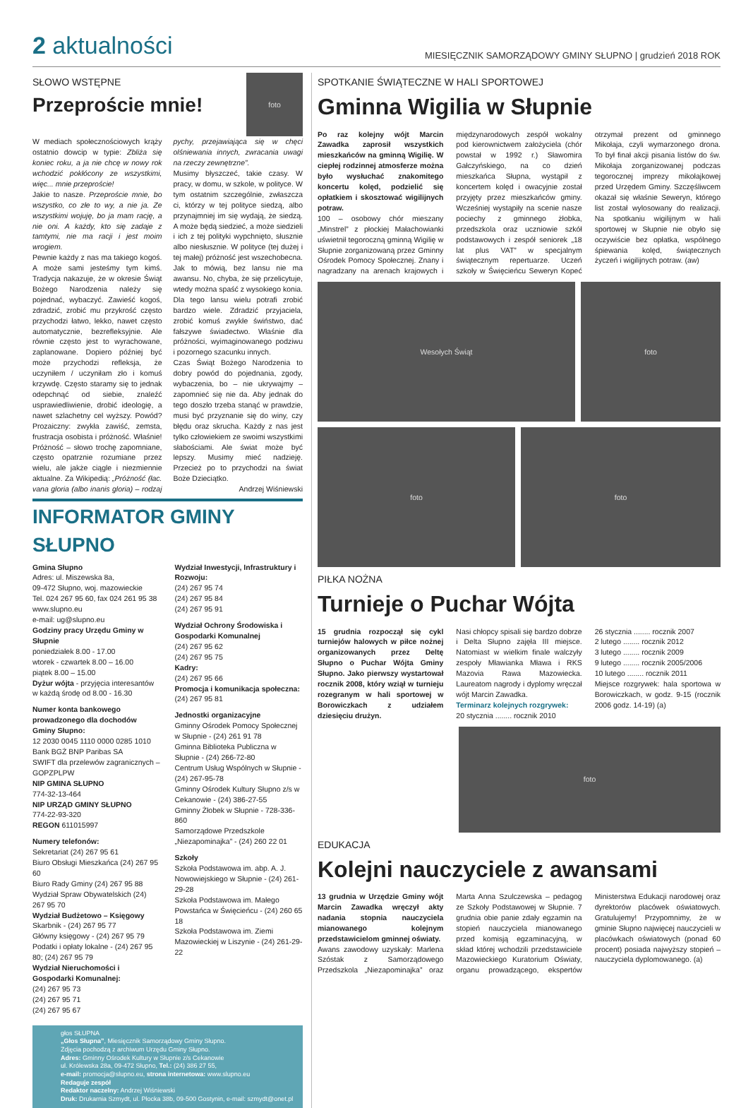2 aktualności
MIESIĘCZNIK SAMORZĄDOWY GMINY SŁUPNO | grudzień 2018 ROK
SŁOWO WSTĘPNE
Przeproście mnie!
foto
W mediach społecznościowych krąży ostatnio dowcip w typie: Zbliża się koniec roku, a ja nie chcę w nowy rok wchodzić pokłócony ze wszystkimi, więc... mnie przeproście!
Jakie to nasze. Przeproście mnie, bo wszystko, co złe to wy, a nie ja. Ze wszystkimi wojuję, bo ja mam rację, a nie oni. A każdy, kto się zadaje z tamtymi, nie ma racji i jest moim wrogiem.
Pewnie każdy z nas ma takiego kogoś. A może sami jesteśmy tym kimś. Tradycja nakazuje, że w okresie Świąt Bożego Narodzenia należy się pojednać, wybaczyć. Zawieść kogoś, zdradzić, zrobić mu przykrość często przychodzi łatwo, lekko, nawet często automatycznie, bezrefleksyjnie. Ale równie często jest to wyrachowane, zaplanowane. Dopiero później być może przychodzi refleksja, że uczyniłem / uczyniłam zło i komuś krzywdę. Często staramy się to jednak odepchnąć od siebie, znaleźć usprawiedliwienie, drobić ideologię, a nawet szlachetny cel wyższy. Powód? Prozaiczny: zwykła zawiść, zemsta, frustracja osobista i próżność. Właśnie! Próżność – słowo trochę zapomniane, często opatrznie rozumiane przez wielu, ale jakże ciągle i niezmiennie aktualne. Za Wikipedią: „Próżność (łac. vana gloria (albo inanis gloria) – rodzaj pychy, przejawiająca się w chęci olśniewania innych, zwracania uwagi na rzeczy zewnętrzne”.
Musimy błyszczeć, takie czasy. W pracy, w domu, w szkole, w polityce. W tym ostatnim szczególnie, zwłaszcza ci, którzy w tej polityce siedzą, albo przynajmniej im się wydają, że siedzą. A może będą siedzieć, a może siedzieli i ich z tej polityki wypchnięto, słusznie albo niesłusznie. W polityce (tej dużej i tej małej) próżność jest wszechobecna. Jak to mówią, bez lansu nie ma awansu. No, chyba, że się przelicytuje, wtedy można spaść z wysokiego konia. Dla tego lansu wielu potrafi zrobić bardzo wiele. Zdradzić przyjaciela, zrobić komuś zwykłe świństwo, dać fałszywe świadectwo. Właśnie dla próżności, wyimaginowanego podziwu i pozornego szacunku innych.
Czas Świąt Bożego Narodzenia to dobry powód do pojednania, zgody, wybaczenia, bo – nie ukrywajmy – zapomnieć się nie da. Aby jednak do tego doszło trzeba stanąć w prawdzie, musi być przyznanie się do winy, czy błędu oraz skrucha. Każdy z nas jest tylko człowiekiem ze swoimi wszystkimi słabościami. Ale świat może być lepszy. Musimy mieć nadzieję. Przecież po to przychodzi na świat Boże Dzieciątko.
Andrzej Wiśniewski
INFORMATOR GMINY SŁUPNO
Gmina Słupno
Adres: ul. Miszewska 8a,
09-472 Słupno, woj. mazowieckie
Tel. 024 267 95 60, fax 024 261 95 38
www.slupno.eu
e-mail: ug@slupno.eu
Godziny pracy Urzędu Gminy w Słupnie
poniedziałek 8.00 - 17.00
wtorek - czwartek 8.00 – 16.00
piątek 8.00 – 15.00
Dyżur wójta - przyjęcia interesantów w każdą środę od 8.00 - 16.30
Numer konta bankowego prowadzonego dla dochodów Gminy Słupno:
12 2030 0045 1110 0000 0285 1010
Bank BGŻ BNP Paribas SA
SWIFT dla przelewów zagranicznych – GOPZPLPW
NIP GMINA SŁUPNO
774-32-13-464
NIP URZĄD GMINY SŁUPNO
774-22-93-320
REGON 611015997
Numery telefonów:
Sekretariat (24) 267 95 61
Biuro Obsługi Mieszkańca (24) 267 95 60
Biuro Rady Gminy (24) 267 95 88
Wydział Spraw Obywatelskich (24) 267 95 70
Wydział Budżetowo – Księgowy
Skarbnik - (24) 267 95 77
Główny księgowy - (24) 267 95 79
Podatki i opłaty lokalne - (24) 267 95 80; (24) 267 95 79
Wydział Nieruchomości i Gospodarki Komunalnej:
(24) 267 95 73
(24) 267 95 71
(24) 267 95 67
Wydział Inwestycji, Infrastruktury i Rozwoju:
(24) 267 95 74
(24) 267 95 84
(24) 267 95 91
Wydział Ochrony Środowiska i Gospodarki Komunalnej
(24) 267 95 62
(24) 267 95 75
Kadry:
(24) 267 95 66
Promocja i komunikacja społeczna:
(24) 267 95 81
Jednostki organizacyjne
Gminny Ośrodek Pomocy Społecznej w Słupnie - (24) 261 91 78
Gminna Biblioteka Publiczna w Słupnie - (24) 266-72-80
Centrum Usług Wspólnych w Słupnie - (24) 267-95-78
Gminny Ośrodek Kultury Słupno z/s w Cekanowie - (24) 386-27-55
Gminny Żłobek w Słupnie - 728-336-860
Samorządowe Przedszkole „Niezapominajka” - (24) 260 22 01
Szkoły
Szkoła Podstawowa im. abp. A. J. Nowowiejskiego w Słupnie - (24) 261-29-28
Szkoła Podstawowa im. Małego Powstańca w Święcieńcu - (24) 260 65 18
Szkoła Podstawowa im. Ziemi Mazowieckiej w Liszynie - (24) 261-29-22
głos SŁUPNA
„Głos Słupna”, Miesięcznik Samorządowy Gminy Słupno.
Zdjęcia pochodzą z archiwum Urzędu Gminy Słupno.
Adres: Gminny Ośrodek Kultury w Słupnie z/s Cekanowie
ul. Królewska 28a, 09-472 Słupno, Tel.: (24) 386 27 55,
e-mail: promocja@slupno.eu, strona internetowa: www.slupno.eu
Redaguje zespół
Redaktor naczelny: Andrzej Wiśniewski
Druk: Drukarnia Szmydt, ul. Płocka 38b, 09-500 Gostynin, e-mail: szmydt@onet.pl
SPOTKANIE ŚWIĄTECZNE W HALI SPORTOWEJ
Gminna Wigilia w Słupnie
Po raz kolejny wójt Marcin Zawadka zaprosił wszystkich mieszkańców na gminną Wigilię. W ciepłej rodzinnej atmosferze można było wysłuchać znakomitego koncertu kolęd, podzielić się opłatkiem i skosztować wigilijnych potraw.
100 – osobowy chór mieszany „Minstrel” z płockiej Małachowianki uświetnił tegoroczną gminną Wigilię w Słupnie zorganizowaną przez Gminny Ośrodek Pomocy Społecznej. Znany i nagradzany na arenach krajowych i międzynarodowych zespół wokalny pod kierownictwem założyciela (chór powstał w 1992 r.) Sławomira Gałczyńskiego, na co dzień mieszkańca Słupna, wystąpił z koncertem kolęd i owacyjnie został przyjęty przez mieszkańców gminy. Wcześniej wystąpiły na scenie nasze pociechy z gminnego żłobka, przedszkola oraz uczniowie szkół podstawowych i zespół seniorek „18 lat plus VAT” w specjalnym świątecznym repertuarze. Uczeń szkoły w Święcieńcu Seweryn Kopeć otrzymał prezent od gminnego Mikołaja, czyli wymarzonego drona. To był finał akcji pisania listów do św. Mikołaja zorganizowanej podczas tegorocznej imprezy mikołajkowej przed Urzędem Gminy. Szczęśliwcem okazał się właśnie Seweryn, którego list został wylosowany do realizacji. Na spotkaniu wigilijnym w hali sportowej w Słupnie nie obyło się oczywiście bez opłatka, wspólnego śpiewania kolęd, świątecznych życzeń i wigilijnych potraw. (aw)
Wesołych Świąt foto
foto foto
PIŁKA NOŻNA
Turnieje o Puchar Wójta
15 grudnia rozpoczął się cykl turniejów halowych w piłce nożnej organizowanych przez Deltę Słupno o Puchar Wójta Gminy Słupno. Jako pierwszy wystartował rocznik 2008, który wziął w turnieju rozegranym w hali sportowej w Borowiczkach z udziałem dziesięciu drużyn.
Nasi chłopcy spisali się bardzo dobrze i Delta Słupno zajęła III miejsce. Natomiast w wielkim finale walczyły zespoły Mławianka Mława i RKS Mazovia Rawa Mazowiecka. Laureatom nagrody i dyplomy wręczał wójt Marcin Zawadka.
Terminarz kolejnych rozgrywek:
20 stycznia ........ rocznik 2010
26 stycznia ........ rocznik 2007
2 lutego ........ rocznik 2012
3 lutego ........ rocznik 2009
9 lutego ........ rocznik 2005/2006
10 lutego ........ rocznik 2011
Miejsce rozgrywek: hala sportowa w Borowiczkach, w godz. 9-15 (rocznik 2006 godz. 14-19) (a)
foto
EDUKACJA
Kolejni nauczyciele z awansami
13 grudnia w Urzędzie Gminy wójt Marcin Zawadka wręczył akty nadania stopnia nauczyciela mianowanego kolejnym przedstawicielom gminnej oświaty.
Awans zawodowy uzyskały: Marlena Szóstak z Samorządowego Przedszkola „Niezapominajka” oraz Marta Anna Szulczewska – pedagog ze Szkoły Podstawowej w Słupnie. 7 grudnia obie panie zdały egzamin na stopień nauczyciela mianowanego przed komisją egzaminacyjną, w skład której wchodzili przedstawiciele Mazowieckiego Kuratorium Oświaty, organu prowadzącego, ekspertów Ministerstwa Edukacji narodowej oraz dyrektorów placówek oświatowych. Gratulujemy! Przypomnimy, że w gminie Słupno najwięcej nauczycieli w placówkach oświatowych (ponad 60 procent) posiada najwyższy stopień – nauczyciela dyplomowanego. (a)